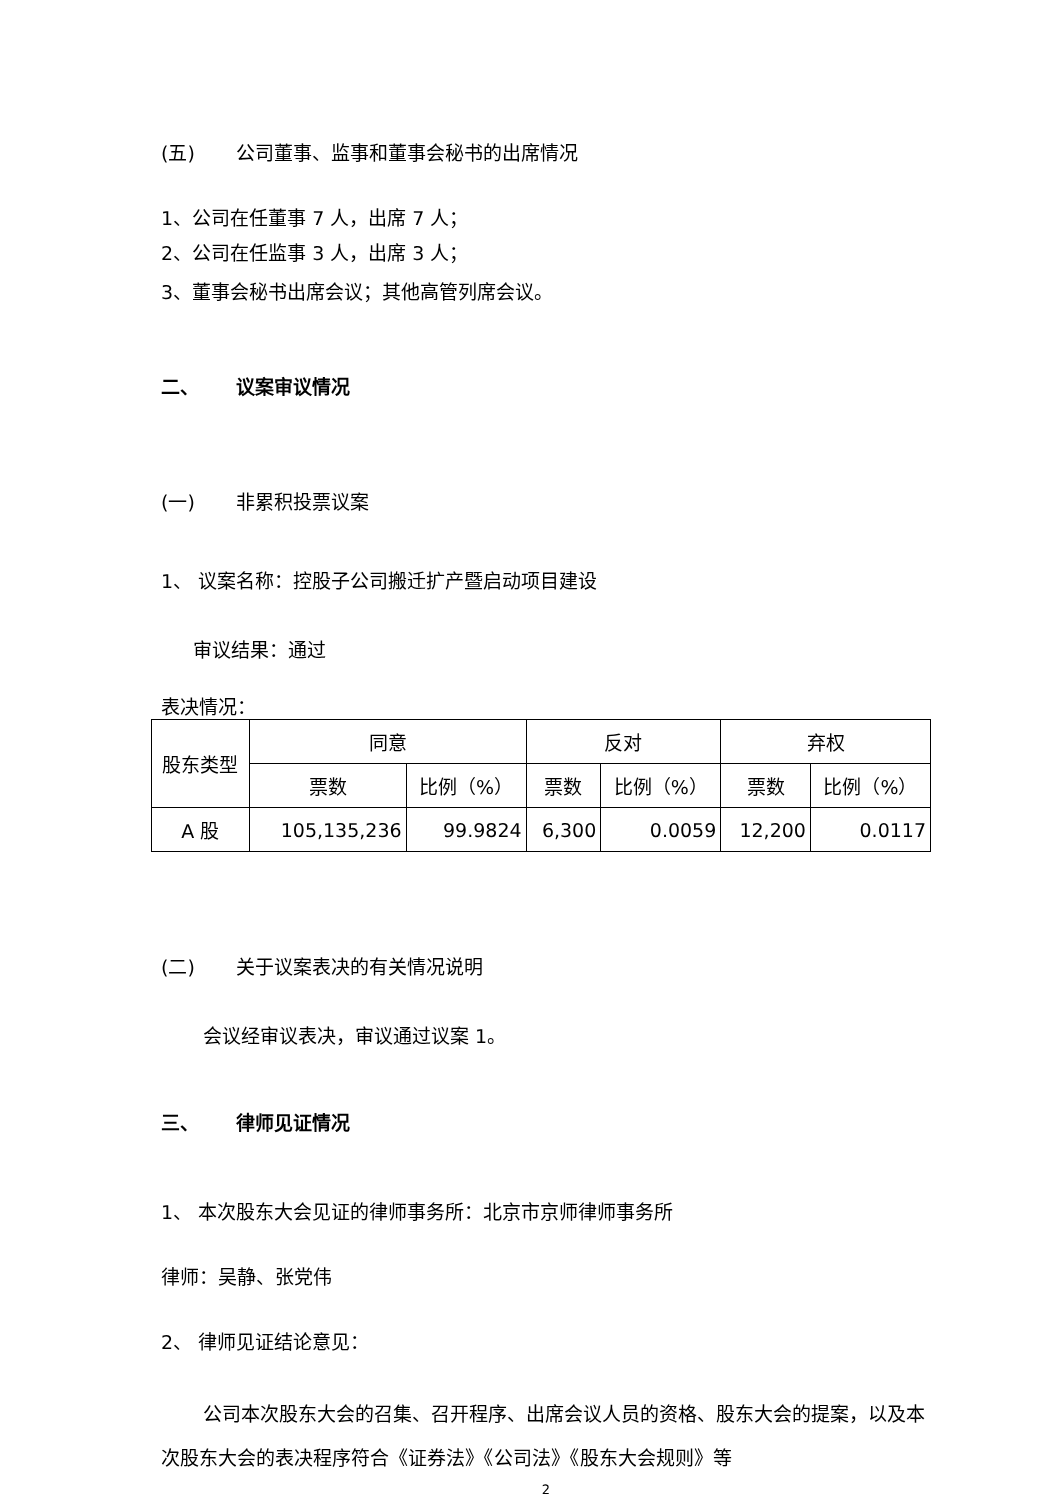(五) 公司董事、监事和董事会秘书的出席情况
1、公司在任董事 7 人，出席 7 人；
2、公司在任监事 3 人，出席 3 人；
3、董事会秘书出席会议；其他高管列席会议。
二、 议案审议情况
(一) 非累积投票议案
1、 议案名称：控股子公司搬迁扩产暨启动项目建设
审议结果：通过
表决情况：
| 股东类型 | 同意 | | 反对 | | 弃权 | |
| --- | --- | --- | --- | --- | --- | --- |
| | 票数 | 比例（%） | 票数 | 比例（%） | 票数 | 比例（%） |
| A 股 | 105,135,236 | 99.9824 | 6,300 | 0.0059 | 12,200 | 0.0117 |
(二) 关于议案表决的有关情况说明
会议经审议表决，审议通过议案 1。
三、 律师见证情况
1、 本次股东大会见证的律师事务所：北京市京师律师事务所
律师：吴静、张党伟
2、 律师见证结论意见：
公司本次股东大会的召集、召开程序、出席会议人员的资格、股东大会的提案，以及本次股东大会的表决程序符合《证券法》《公司法》《股东大会规则》等
2